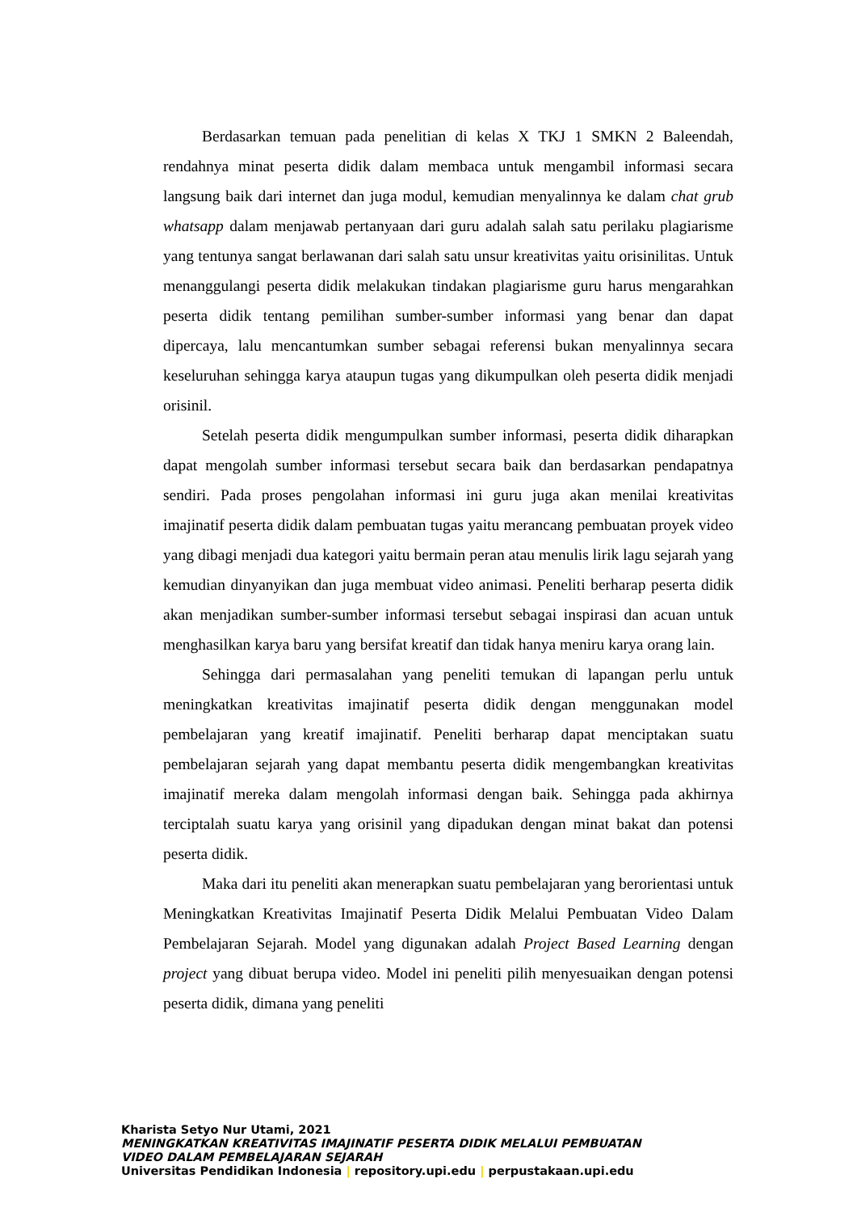Berdasarkan temuan pada penelitian di kelas X TKJ 1 SMKN 2 Baleendah, rendahnya minat peserta didik dalam membaca untuk mengambil informasi secara langsung baik dari internet dan juga modul, kemudian menyalinnya ke dalam chat grub whatsapp dalam menjawab pertanyaan dari guru adalah salah satu perilaku plagiarisme yang tentunya sangat berlawanan dari salah satu unsur kreativitas yaitu orisinilitas. Untuk menanggulangi peserta didik melakukan tindakan plagiarisme guru harus mengarahkan peserta didik tentang pemilihan sumber-sumber informasi yang benar dan dapat dipercaya, lalu mencantumkan sumber sebagai referensi bukan menyalinnya secara keseluruhan sehingga karya ataupun tugas yang dikumpulkan oleh peserta didik menjadi orisinil.
Setelah peserta didik mengumpulkan sumber informasi, peserta didik diharapkan dapat mengolah sumber informasi tersebut secara baik dan berdasarkan pendapatnya sendiri. Pada proses pengolahan informasi ini guru juga akan menilai kreativitas imajinatif peserta didik dalam pembuatan tugas yaitu merancang pembuatan proyek video yang dibagi menjadi dua kategori yaitu bermain peran atau menulis lirik lagu sejarah yang kemudian dinyanyikan dan juga membuat video animasi. Peneliti berharap peserta didik akan menjadikan sumber-sumber informasi tersebut sebagai inspirasi dan acuan untuk menghasilkan karya baru yang bersifat kreatif dan tidak hanya meniru karya orang lain.
Sehingga dari permasalahan yang peneliti temukan di lapangan perlu untuk meningkatkan kreativitas imajinatif peserta didik dengan menggunakan model pembelajaran yang kreatif imajinatif. Peneliti berharap dapat menciptakan suatu pembelajaran sejarah yang dapat membantu peserta didik mengembangkan kreativitas imajinatif mereka dalam mengolah informasi dengan baik. Sehingga pada akhirnya terciptalah suatu karya yang orisinil yang dipadukan dengan minat bakat dan potensi peserta didik.
Maka dari itu peneliti akan menerapkan suatu pembelajaran yang berorientasi untuk Meningkatkan Kreativitas Imajinatif Peserta Didik Melalui Pembuatan Video Dalam Pembelajaran Sejarah. Model yang digunakan adalah Project Based Learning dengan project yang dibuat berupa video. Model ini peneliti pilih menyesuaikan dengan potensi peserta didik, dimana yang peneliti
Kharista Setyo Nur Utami, 2021
MENINGKATKAN KREATIVITAS IMAJINATIF PESERTA DIDIK MELALUI PEMBUATAN
VIDEO DALAM PEMBELAJARAN SEJARAH
Universitas Pendidikan Indonesia | repository.upi.edu | perpustakaan.upi.edu